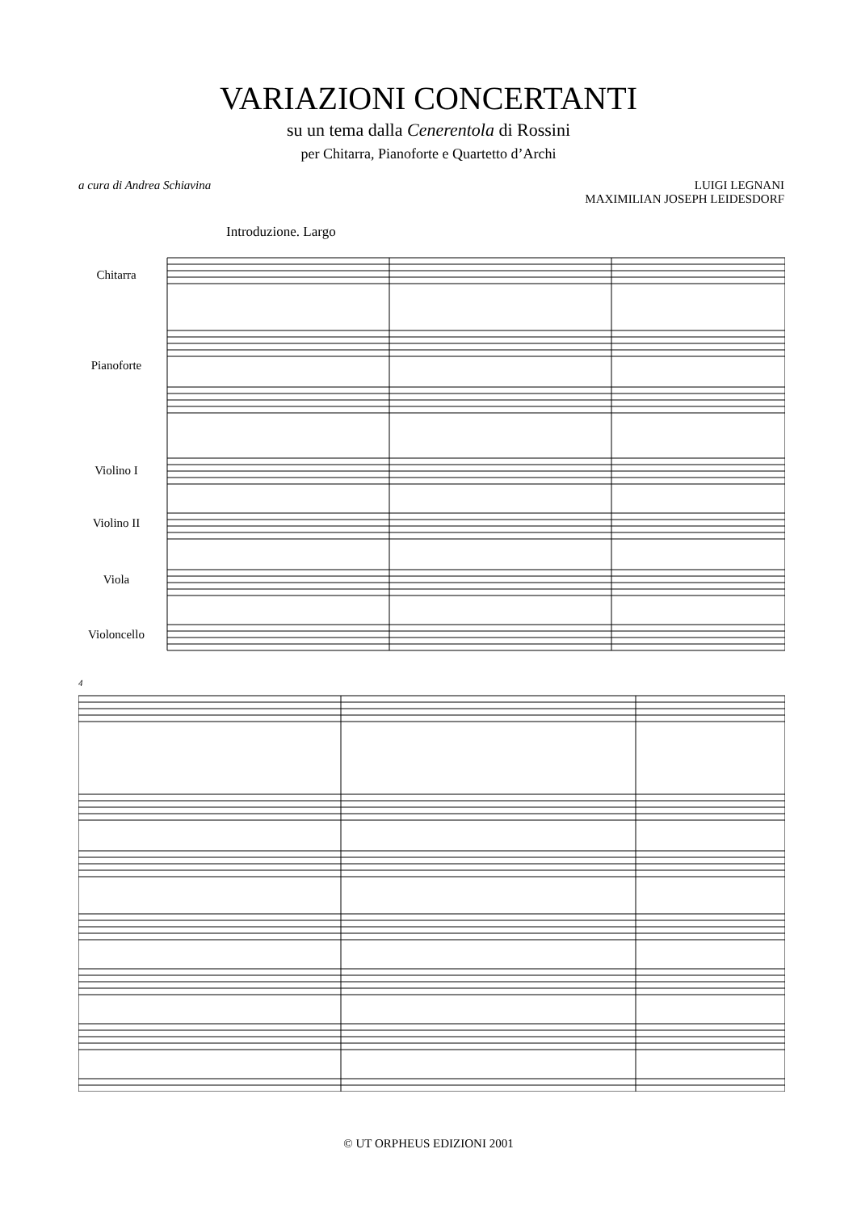VARIAZIONI CONCERTANTI
su un tema dalla Cenerentola di Rossini
per Chitarra, Pianoforte e Quartetto d’Archi
a cura di Andrea Schiavina LUIGI LEGNANI
MAXIMILIAN JOSEPH LEIDESDORF
Introduzione. Largo
Chitarra
Pianoforte
Violino I
Violino II
Viola
Violoncello
4
© UT ORPHEUS EDIZIONI 2001